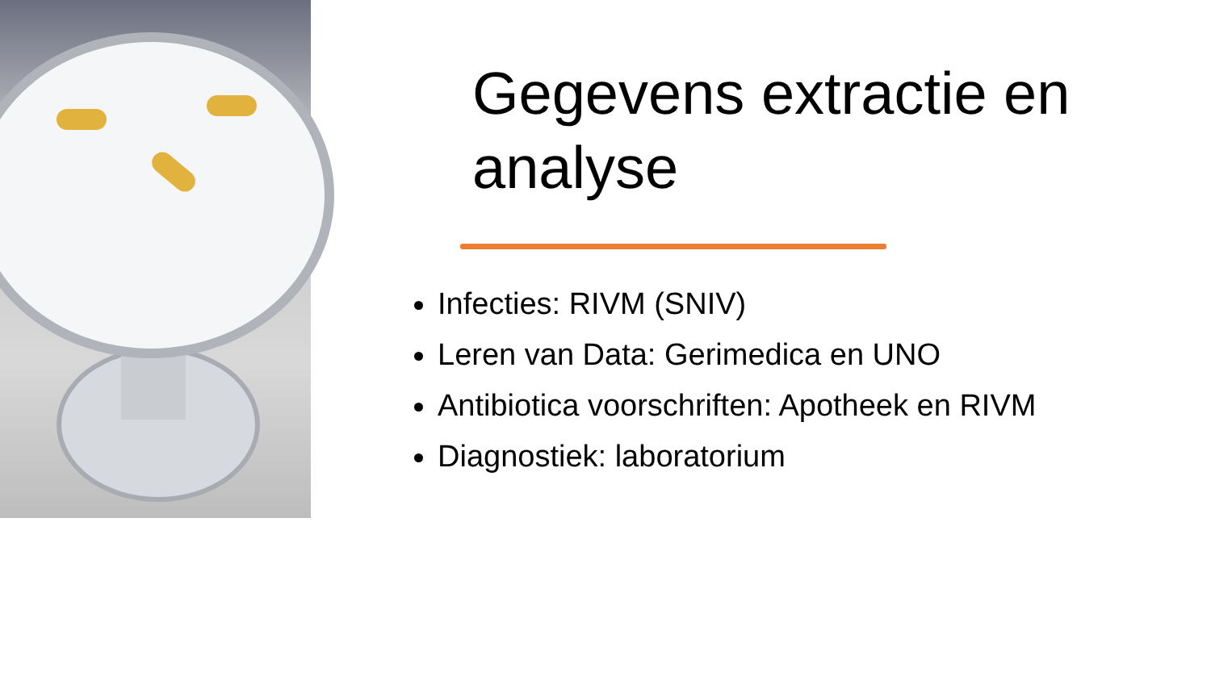Gegevens extractie en analyse
Infecties: RIVM (SNIV)
Leren van Data: Gerimedica en UNO
Antibiotica voorschriften: Apotheek en RIVM
Diagnostiek: laboratorium